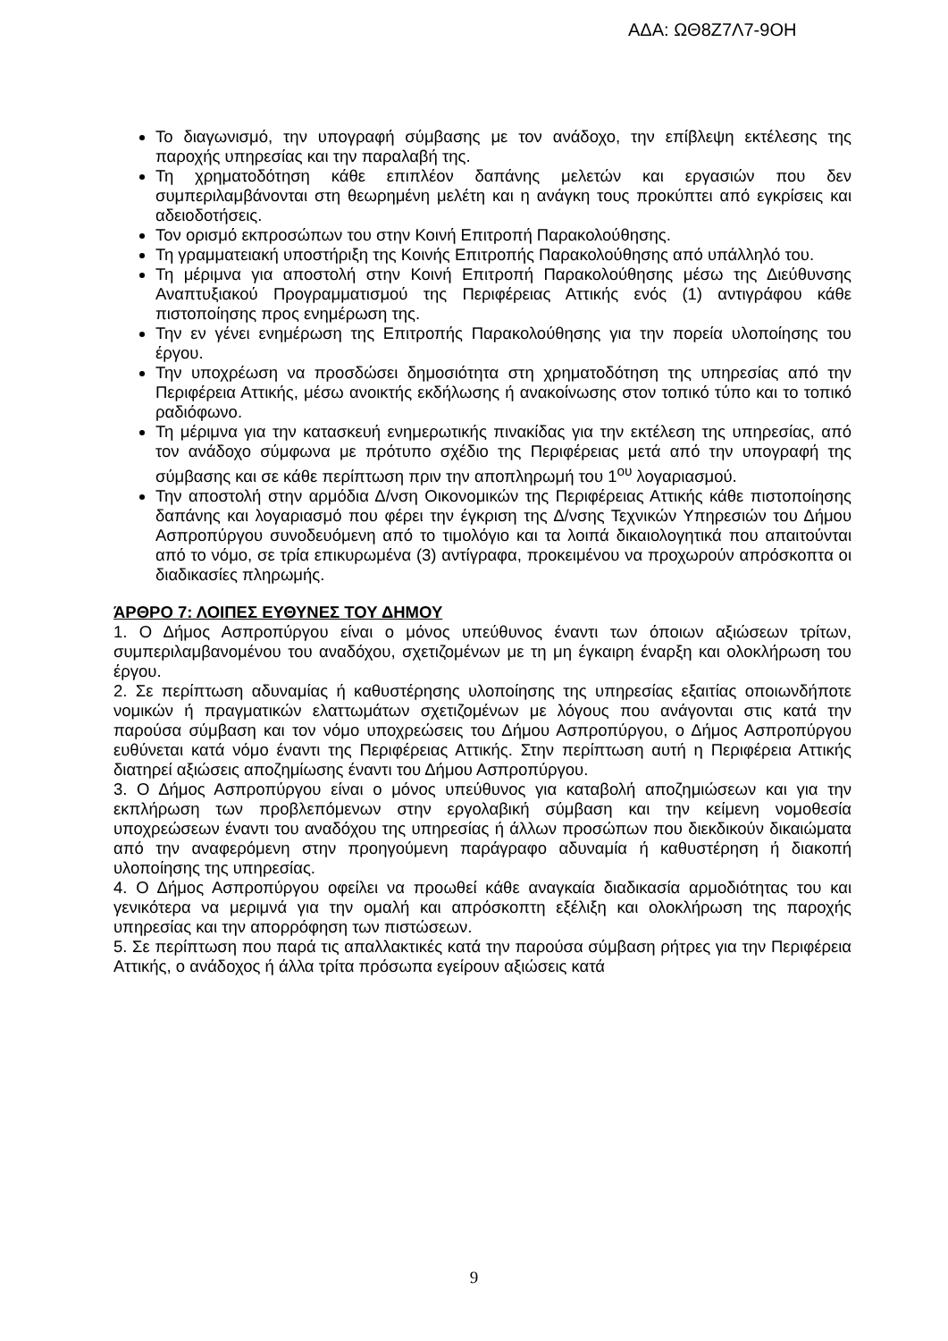ΑΔΑ: ΩΘ8Ζ7Λ7-9ΟΗ
Το διαγωνισμό, την υπογραφή σύμβασης με τον ανάδοχο, την επίβλεψη εκτέλεσης της παροχής υπηρεσίας και την παραλαβή της.
Τη χρηματοδότηση κάθε επιπλέον δαπάνης μελετών και εργασιών που δεν συμπεριλαμβάνονται στη θεωρημένη μελέτη και η ανάγκη τους προκύπτει από εγκρίσεις και αδειοδοτήσεις.
Τον ορισμό εκπροσώπων του στην Κοινή Επιτροπή Παρακολούθησης.
Τη γραμματειακή υποστήριξη της Κοινής Επιτροπής Παρακολούθησης από υπάλληλό του.
Τη μέριμνα για αποστολή στην Κοινή Επιτροπή Παρακολούθησης μέσω της Διεύθυνσης Αναπτυξιακού Προγραμματισμού της Περιφέρειας Αττικής ενός (1) αντιγράφου κάθε πιστοποίησης προς ενημέρωση της.
Την εν γένει ενημέρωση της Επιτροπής Παρακολούθησης για την πορεία υλοποίησης του έργου.
Την υποχρέωση να προσδώσει δημοσιότητα στη χρηματοδότηση της υπηρεσίας από την Περιφέρεια Αττικής, μέσω ανοικτής εκδήλωσης ή ανακοίνωσης στον τοπικό τύπο και το τοπικό ραδιόφωνο.
Τη μέριμνα για την κατασκευή ενημερωτικής πινακίδας για την εκτέλεση της υπηρεσίας, από τον ανάδοχο σύμφωνα με πρότυπο σχέδιο της Περιφέρειας μετά από την υπογραφή της σύμβασης και σε κάθε περίπτωση πριν την αποπληρωμή του 1<sup>ου</sup> λογαριασμού.
Την αποστολή στην αρμόδια Δ/νση Οικονομικών της Περιφέρειας Αττικής κάθε πιστοποίησης δαπάνης και λογαριασμό που φέρει την έγκριση της Δ/νσης Τεχνικών Υπηρεσιών του Δήμου Ασπροπύργου συνοδευόμενη από το τιμολόγιο και τα λοιπά δικαιολογητικά που απαιτούνται από το νόμο, σε τρία επικυρωμένα (3) αντίγραφα, προκειμένου να προχωρούν απρόσκοπτα οι διαδικασίες πληρωμής.
ΆΡΘΡΟ 7: ΛΟΙΠΕΣ ΕΥΘΥΝΕΣ ΤΟΥ ΔΗΜΟΥ
1. Ο Δήμος Ασπροπύργου είναι ο μόνος υπεύθυνος έναντι των όποιων αξιώσεων τρίτων, συμπεριλαμβανομένου του αναδόχου, σχετιζομένων με τη μη έγκαιρη έναρξη και ολοκλήρωση του έργου.
2. Σε περίπτωση αδυναμίας ή καθυστέρησης υλοποίησης της υπηρεσίας εξαιτίας οποιωνδήποτε νομικών ή πραγματικών ελαττωμάτων σχετιζομένων με λόγους που ανάγονται στις κατά την παρούσα σύμβαση και τον νόμο υποχρεώσεις του Δήμου Ασπροπύργου, ο Δήμος Ασπροπύργου ευθύνεται κατά νόμο έναντι της Περιφέρειας Αττικής. Στην περίπτωση αυτή η Περιφέρεια Αττικής διατηρεί αξιώσεις αποζημίωσης έναντι του Δήμου Ασπροπύργου.
3. Ο Δήμος Ασπροπύργου είναι ο μόνος υπεύθυνος για καταβολή αποζημιώσεων και για την εκπλήρωση των προβλεπόμενων στην εργολαβική σύμβαση και την κείμενη νομοθεσία υποχρεώσεων έναντι του αναδόχου της υπηρεσίας ή άλλων προσώπων που διεκδικούν δικαιώματα από την αναφερόμενη στην προηγούμενη παράγραφο αδυναμία ή καθυστέρηση ή διακοπή υλοποίησης της υπηρεσίας.
4. Ο Δήμος Ασπροπύργου οφείλει να προωθεί κάθε αναγκαία διαδικασία αρμοδιότητας του και γενικότερα να μεριμνά για την ομαλή και απρόσκοπτη εξέλιξη και ολοκλήρωση της παροχής υπηρεσίας και την απορρόφηση των πιστώσεων.
5. Σε περίπτωση που παρά τις απαλλακτικές κατά την παρούσα σύμβαση ρήτρες για την Περιφέρεια Αττικής, ο ανάδοχος ή άλλα τρίτα πρόσωπα εγείρουν αξιώσεις κατά
9